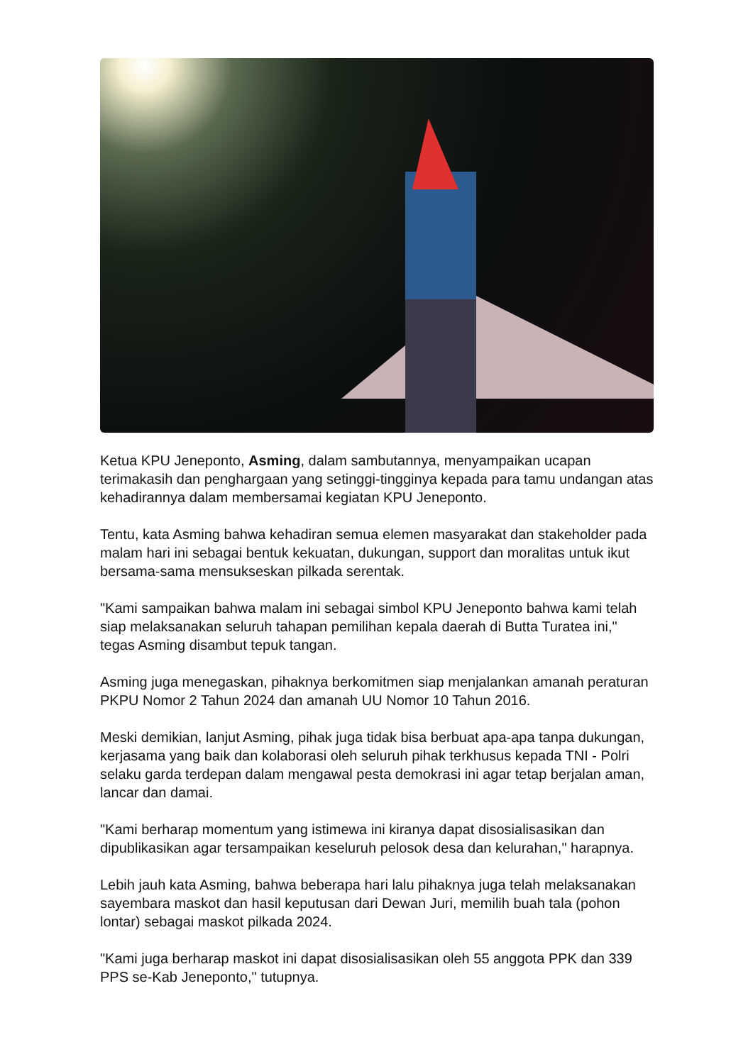Ketua KPU Jeneponto, Asming, dalam sambutannya, menyampaikan ucapan terimakasih dan penghargaan yang setinggi-tingginya kepada para tamu undangan atas kehadirannya dalam membersamai kegiatan KPU Jeneponto.
Tentu, kata Asming bahwa kehadiran semua elemen masyarakat dan stakeholder pada malam hari ini sebagai bentuk kekuatan, dukungan, support dan moralitas untuk ikut bersama-sama mensukseskan pilkada serentak.
"Kami sampaikan bahwa malam ini sebagai simbol KPU Jeneponto bahwa kami telah siap melaksanakan seluruh tahapan pemilihan kepala daerah di Butta Turatea ini," tegas Asming disambut tepuk tangan.
Asming juga menegaskan, pihaknya berkomitmen siap menjalankan amanah peraturan PKPU Nomor 2 Tahun 2024 dan amanah UU Nomor 10 Tahun 2016.
Meski demikian, lanjut Asming, pihak juga tidak bisa berbuat apa-apa tanpa dukungan, kerjasama yang baik dan kolaborasi oleh seluruh pihak terkhusus kepada TNI - Polri selaku garda terdepan dalam mengawal pesta demokrasi ini agar tetap berjalan aman, lancar dan damai.
"Kami berharap momentum yang istimewa ini kiranya dapat disosialisasikan dan dipublikasikan agar tersampaikan keseluruh pelosok desa dan kelurahan," harapnya.
Lebih jauh kata Asming, bahwa beberapa hari lalu pihaknya juga telah melaksanakan sayembara maskot dan hasil keputusan dari Dewan Juri, memilih buah tala (pohon lontar) sebagai maskot pilkada 2024.
"Kami juga berharap maskot ini dapat disosialisasikan oleh 55 anggota PPK dan 339 PPS se-Kab Jeneponto," tutupnya.